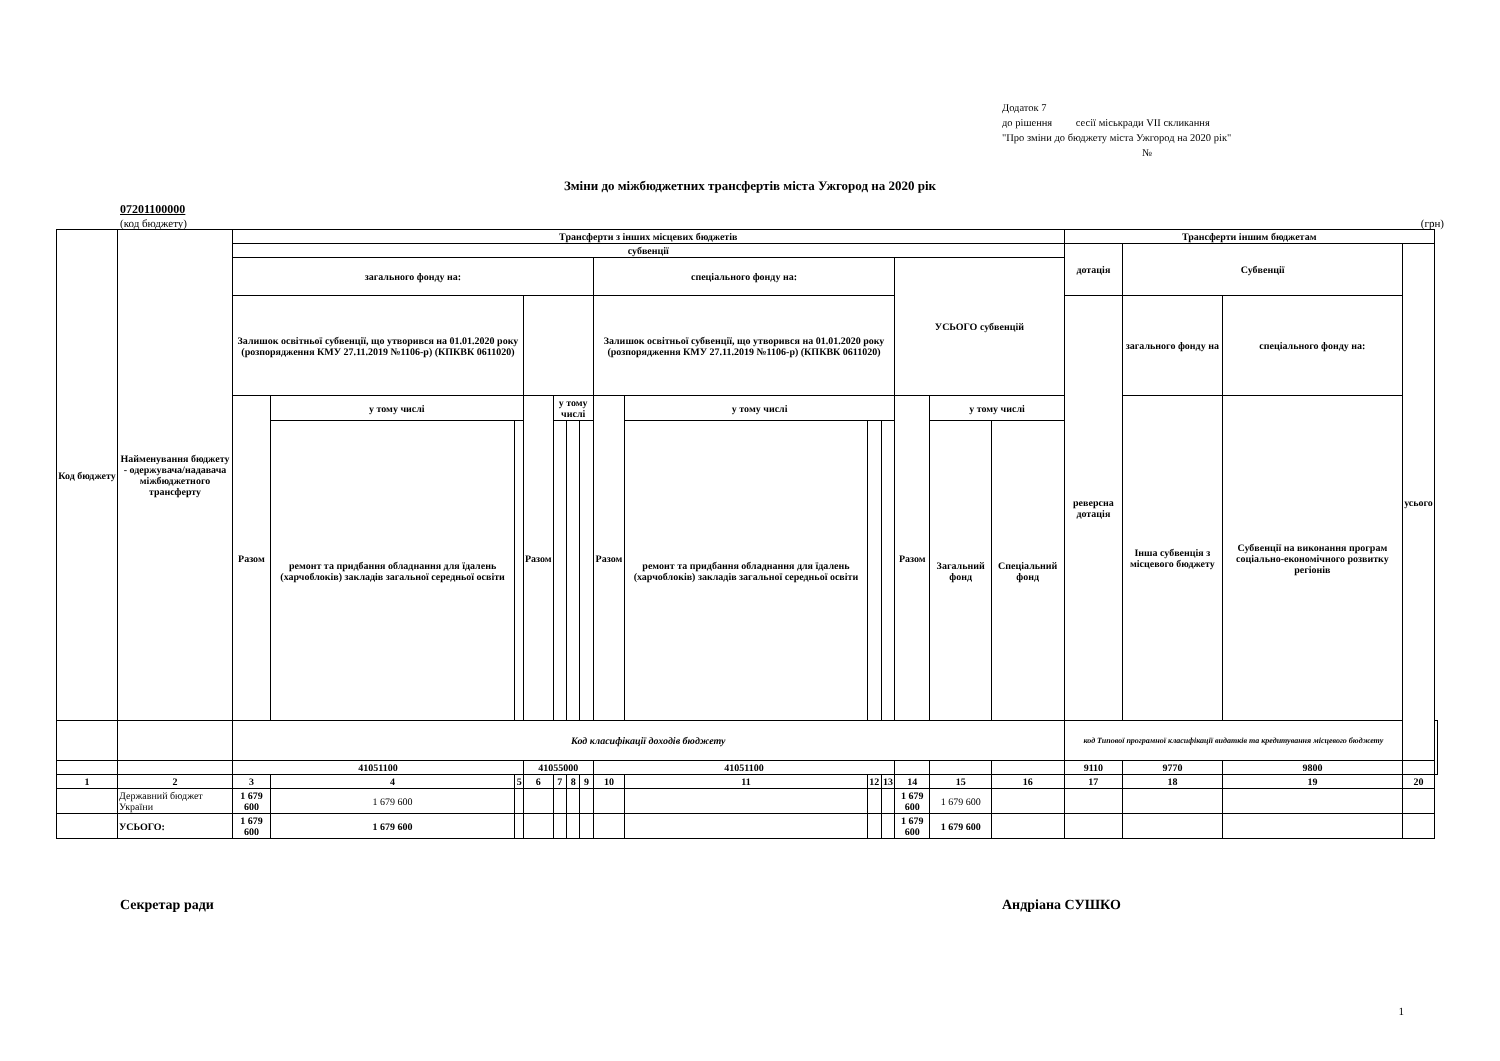Додаток 7
до рішення сесії міськради VII скликання
"Про зміни до бюджету міста Ужгород на 2020 рік"
№
Зміни до міжбюджетних трансфертів міста Ужгород на 2020 рік
07201100000
(код бюджету) (грн)
| Код бюджету | Найменування бюджету - одержувача/надавача міжбюджетного трансферту | Трансферти з інших місцевих бюджетів | | | | | | | | | | | | | | Трансферти іншим бюджетам | | | | |
| --- | --- | --- | --- | --- | --- | --- | --- | --- | --- | --- | --- | --- | --- | --- | --- | --- | --- | --- | --- | --- |
| | | субвенції | | | | | | | | | | | | | | дотація | Субвенції | | усього | |
| | | загального фонду на: | | | | | | | спеціального фонду на: | | | | УСЬОГО субвенцій | | | | | | | |
| | | Залишок освітньої субвенції, що утворився на 01.01.2020 року (розпорядження КМУ 27.11.2019 №1106-р) (КПКВК 0611020) | | | | | | | Залишок освітньої субвенції, що утворився на 01.01.2020 року (розпорядження КМУ 27.11.2019 №1106-р) (КПКВК 0611020) | | | | | | | реверсна дотація | загального фонду на | спеціального фонду на: | | |
| | | Разом | у тому числі | | Разом | у тому числі | | | Разом | у тому числі | | | Разом | у тому числі | | | Інша субвенція з місцевого бюджету | Субвенції на виконання програм соціально-економічного розвитку регіонів | | |
| | | | ремонт та придбання обладнання для їдалень (харчоблоків) закладів загальної середньої освіти | | | | | | | ремонт та придбання обладнання для їдалень (харчоблоків) закладів загальної середньої освіти | | | | Загальний фонд | Спеціальний фонд | | | | | |
| | | Код класифікації доходів бюджету | | | | | | | | | | | | | | код Типової програмної класифікації видатків та кредитування місцевого бюджету | | | | |
| | | 41051100 | | | 41055000 | | | | 41051100 | | | | | | | 9110 | 9770 | 9800 | | |
| 1 | 2 | 3 | 4 | 5 | 6 | 7 | 8 | 9 | 10 | 11 | 12 | 13 | 14 | 15 | 16 | 17 | 18 | 19 | 20 | |
| | Державний бюджет України | 1 679 600 | 1 679 600 | | | | | | | | | | 1 679 600 | 1 679 600 | | | | | | |
| | УСЬОГО: | 1 679 600 | 1 679 600 | | | | | | | | | | 1 679 600 | 1 679 600 | | | | | | |
Секретар ради Андріана СУШКО
1